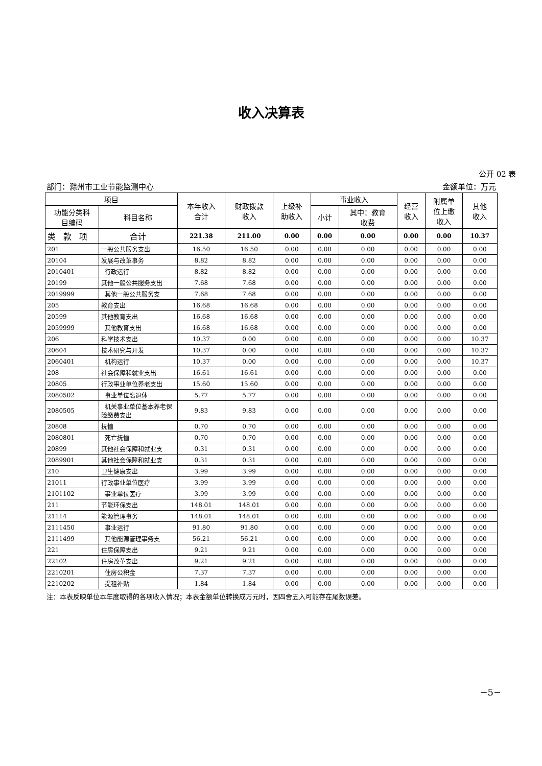收入决算表
公开 02 表
部门：滁州市工业节能监测中心 金额单位：万元
| 项目 | | 本年收入 合计 | 财政拨款 收入 | 上级补 助收入 | 事业收入 | | 经营 收入 | 附属单 位上缴 收入 | 其他 收入 |
| --- | --- | --- | --- | --- | --- | --- | --- | --- | --- |
| 功能分类科 目编码 | 科目名称 | | | | 小计 | 其中：教育 收费 | | | |
| 类 款 项 | 合计 | 221.38 | 211.00 | 0.00 | 0.00 | 0.00 | 0.00 | 0.00 | 10.37 |
| 201 | 一般公共服务支出 | 16.50 | 16.50 | 0.00 | 0.00 | 0.00 | 0.00 | 0.00 | 0.00 |
| 20104 | 发展与改革事务 | 8.82 | 8.82 | 0.00 | 0.00 | 0.00 | 0.00 | 0.00 | 0.00 |
| 2010401 | 行政运行 | 8.82 | 8.82 | 0.00 | 0.00 | 0.00 | 0.00 | 0.00 | 0.00 |
| 20199 | 其他一般公共服务支出 | 7.68 | 7.68 | 0.00 | 0.00 | 0.00 | 0.00 | 0.00 | 0.00 |
| 2019999 | 其他一般公共服务支 | 7.68 | 7.68 | 0.00 | 0.00 | 0.00 | 0.00 | 0.00 | 0.00 |
| 205 | 教育支出 | 16.68 | 16.68 | 0.00 | 0.00 | 0.00 | 0.00 | 0.00 | 0.00 |
| 20599 | 其他教育支出 | 16.68 | 16.68 | 0.00 | 0.00 | 0.00 | 0.00 | 0.00 | 0.00 |
| 2059999 | 其他教育支出 | 16.68 | 16.68 | 0.00 | 0.00 | 0.00 | 0.00 | 0.00 | 0.00 |
| 206 | 科学技术支出 | 10.37 | 0.00 | 0.00 | 0.00 | 0.00 | 0.00 | 0.00 | 10.37 |
| 20604 | 技术研究与开发 | 10.37 | 0.00 | 0.00 | 0.00 | 0.00 | 0.00 | 0.00 | 10.37 |
| 2060401 | 机构运行 | 10.37 | 0.00 | 0.00 | 0.00 | 0.00 | 0.00 | 0.00 | 10.37 |
| 208 | 社会保障和就业支出 | 16.61 | 16.61 | 0.00 | 0.00 | 0.00 | 0.00 | 0.00 | 0.00 |
| 20805 | 行政事业单位养老支出 | 15.60 | 15.60 | 0.00 | 0.00 | 0.00 | 0.00 | 0.00 | 0.00 |
| 2080502 | 事业单位离退休 | 5.77 | 5.77 | 0.00 | 0.00 | 0.00 | 0.00 | 0.00 | 0.00 |
| 2080505 | 机关事业单位基本养老保险缴费支出 | 9.83 | 9.83 | 0.00 | 0.00 | 0.00 | 0.00 | 0.00 | 0.00 |
| 20808 | 抚恤 | 0.70 | 0.70 | 0.00 | 0.00 | 0.00 | 0.00 | 0.00 | 0.00 |
| 2080801 | 死亡抚恤 | 0.70 | 0.70 | 0.00 | 0.00 | 0.00 | 0.00 | 0.00 | 0.00 |
| 20899 | 其他社会保障和就业支 | 0.31 | 0.31 | 0.00 | 0.00 | 0.00 | 0.00 | 0.00 | 0.00 |
| 2089901 | 其他社会保障和就业支 | 0.31 | 0.31 | 0.00 | 0.00 | 0.00 | 0.00 | 0.00 | 0.00 |
| 210 | 卫生健康支出 | 3.99 | 3.99 | 0.00 | 0.00 | 0.00 | 0.00 | 0.00 | 0.00 |
| 21011 | 行政事业单位医疗 | 3.99 | 3.99 | 0.00 | 0.00 | 0.00 | 0.00 | 0.00 | 0.00 |
| 2101102 | 事业单位医疗 | 3.99 | 3.99 | 0.00 | 0.00 | 0.00 | 0.00 | 0.00 | 0.00 |
| 211 | 节能环保支出 | 148.01 | 148.01 | 0.00 | 0.00 | 0.00 | 0.00 | 0.00 | 0.00 |
| 21114 | 能源管理事务 | 148.01 | 148.01 | 0.00 | 0.00 | 0.00 | 0.00 | 0.00 | 0.00 |
| 2111450 | 事业运行 | 91.80 | 91.80 | 0.00 | 0.00 | 0.00 | 0.00 | 0.00 | 0.00 |
| 2111499 | 其他能源管理事务支 | 56.21 | 56.21 | 0.00 | 0.00 | 0.00 | 0.00 | 0.00 | 0.00 |
| 221 | 住房保障支出 | 9.21 | 9.21 | 0.00 | 0.00 | 0.00 | 0.00 | 0.00 | 0.00 |
| 22102 | 住房改革支出 | 9.21 | 9.21 | 0.00 | 0.00 | 0.00 | 0.00 | 0.00 | 0.00 |
| 2210201 | 住房公积金 | 7.37 | 7.37 | 0.00 | 0.00 | 0.00 | 0.00 | 0.00 | 0.00 |
| 2210202 | 提租补贴 | 1.84 | 1.84 | 0.00 | 0.00 | 0.00 | 0.00 | 0.00 | 0.00 |
注：本表反映单位本年度取得的各项收入情况；本表金额单位转换成万元时，因四舍五入可能存在尾数误差。
−5−